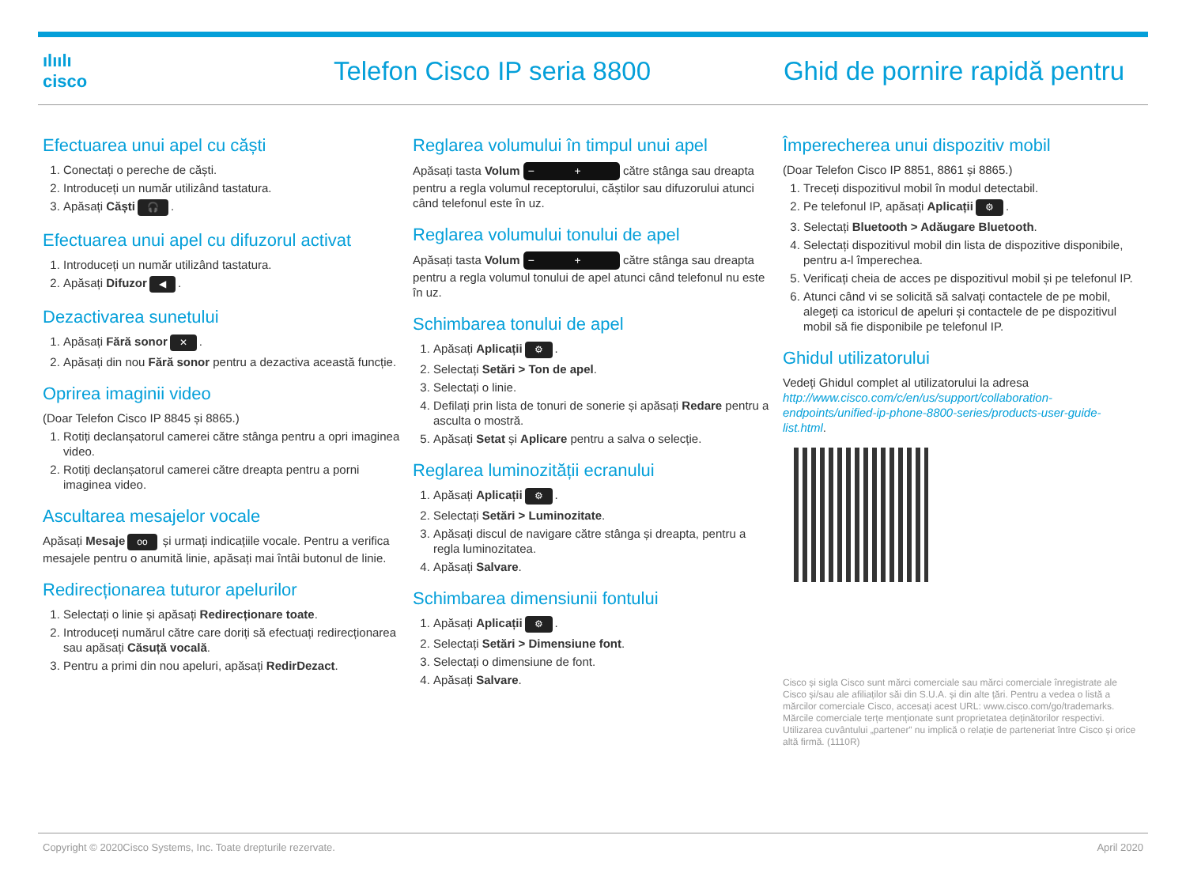ılıılı
cisco
Telefon Cisco IP seria 8800 Ghid de pornire rapidă pentru
Efectuarea unui apel cu căști
1. Conectați o pereche de căști.
2. Introduceți un număr utilizând tastatura.
3. Apăsați Căști 🎧.
Efectuarea unui apel cu difuzorul activat
1. Introduceți un număr utilizând tastatura.
2. Apăsați Difuzor ◀.
Dezactivarea sunetului
1. Apăsați Fără sonor ✕.
2. Apăsați din nou Fără sonor pentru a dezactiva această funcție.
Oprirea imaginii video
(Doar Telefon Cisco IP 8845 și 8865.)
1. Rotiți declanșatorul camerei către stânga pentru a opri imaginea video.
2. Rotiți declanșatorul camerei către dreapta pentru a porni imaginea video.
Ascultarea mesajelor vocale
Apăsați Mesaje oo și urmați indicațiile vocale. Pentru a verifica mesajele pentru o anumită linie, apăsați mai întâi butonul de linie.
Redirecționarea tuturor apelurilor
1. Selectați o linie și apăsați Redirecționare toate.
2. Introduceți numărul către care doriți să efectuați redirecționarea sau apăsați Căsuță vocală.
3. Pentru a primi din nou apeluri, apăsați RedirDezact.
Reglarea volumului în timpul unui apel
Apăsați tasta Volum − + către stânga sau dreapta pentru a regla volumul receptorului, căștilor sau difuzorului atunci când telefonul este în uz.
Reglarea volumului tonului de apel
Apăsați tasta Volum − + către stânga sau dreapta pentru a regla volumul tonului de apel atunci când telefonul nu este în uz.
Schimbarea tonului de apel
1. Apăsați Aplicații ⚙.
2. Selectați Setări > Ton de apel.
3. Selectați o linie.
4. Defilați prin lista de tonuri de sonerie și apăsați Redare pentru a asculta o mostră.
5. Apăsați Setat și Aplicare pentru a salva o selecție.
Reglarea luminozității ecranului
1. Apăsați Aplicații ⚙.
2. Selectați Setări > Luminozitate.
3. Apăsați discul de navigare către stânga și dreapta, pentru a regla luminozitatea.
4. Apăsați Salvare.
Schimbarea dimensiunii fontului
1. Apăsați Aplicații ⚙.
2. Selectați Setări > Dimensiune font.
3. Selectați o dimensiune de font.
4. Apăsați Salvare.
Împerecherea unui dispozitiv mobil
(Doar Telefon Cisco IP 8851, 8861 și 8865.)
1. Treceți dispozitivul mobil în modul detectabil.
2. Pe telefonul IP, apăsați Aplicații ⚙.
3. Selectați Bluetooth > Adăugare Bluetooth.
4. Selectați dispozitivul mobil din lista de dispozitive disponibile, pentru a-l împerechea.
5. Verificați cheia de acces pe dispozitivul mobil și pe telefonul IP.
6. Atunci când vi se solicită să salvați contactele de pe mobil, alegeți ca istoricul de apeluri și contactele de pe dispozitivul mobil să fie disponibile pe telefonul IP.
Ghidul utilizatorului
Vedeți Ghidul complet al utilizatorului la adresa http://www.cisco.com/c/en/us/support/collaboration-endpoints/unified-ip-phone-8800-series/products-user-guide-list.html.
Cisco și sigla Cisco sunt mărci comerciale sau mărci comerciale înregistrate ale Cisco și/sau ale afiliaților săi din S.U.A. și din alte țări. Pentru a vedea o listă a mărcilor comerciale Cisco, accesați acest URL: www.cisco.com/go/trademarks. Mărcile comerciale terțe menționate sunt proprietatea deținătorilor respectivi. Utilizarea cuvântului „partener” nu implică o relație de parteneriat între Cisco și orice altă firmă. (1110R)
Copyright © 2020Cisco Systems, Inc. Toate drepturile rezervate. April 2020